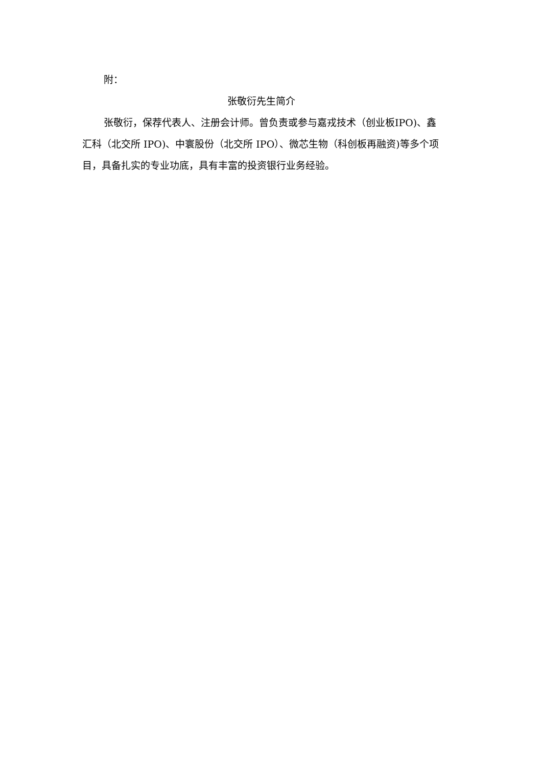附：
张敬衍先生简介
张敬衍，保荐代表人、注册会计师。曾负责或参与嘉戎技术（创业板IPO)、鑫汇科（北交所 IPO)、中寰股份（北交所 IPO）、微芯生物（科创板再融资)等多个项目，具备扎实的专业功底，具有丰富的投资银行业务经验。